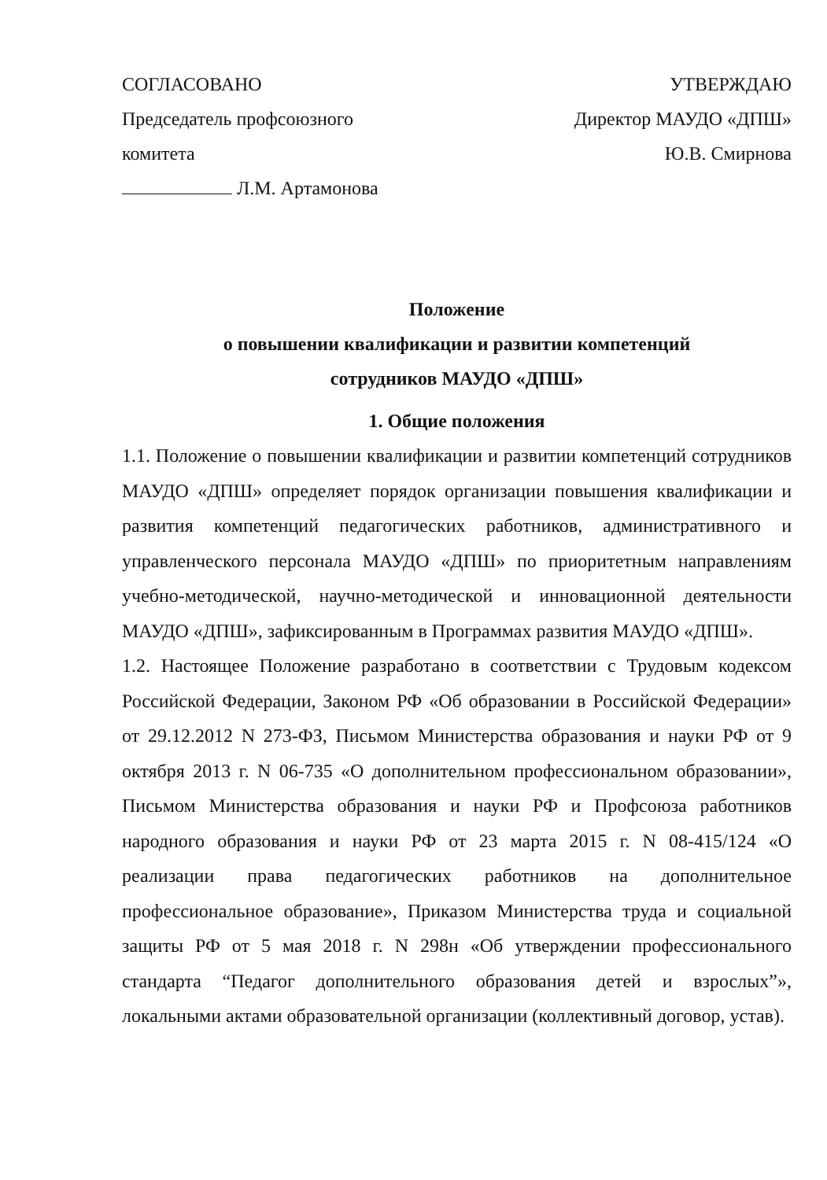СОГЛАСОВАНО
Председатель профсоюзного
комитета
Л.М. Артамонова
УТВЕРЖДАЮ
Директор МАУДО «ДПШ»
Ю.В. Смирнова
Положение
о повышении квалификации и развитии компетенций
сотрудников МАУДО «ДПШ»
1. Общие положения
1.1. Положение о повышении квалификации и развитии компетенций сотрудников МАУДО «ДПШ» определяет порядок организации повышения квалификации и развития компетенций педагогических работников, административного и управленческого персонала МАУДО «ДПШ» по приоритетным направлениям учебно-методической, научно-методической и инновационной деятельности МАУДО «ДПШ», зафиксированным в Программах развития МАУДО «ДПШ».
1.2. Настоящее Положение разработано в соответствии с Трудовым кодексом Российской Федерации, Законом РФ «Об образовании в Российской Федерации» от 29.12.2012 N 273-ФЗ, Письмом Министерства образования и науки РФ от 9 октября 2013 г. N 06-735 «О дополнительном профессиональном образовании», Письмом Министерства образования и науки РФ и Профсоюза работников народного образования и науки РФ от 23 марта 2015 г. N 08-415/124 «О реализации права педагогических работников на дополнительное профессиональное образование», Приказом Министерства труда и социальной защиты РФ от 5 мая 2018 г. N 298н «Об утверждении профессионального стандарта “Педагог дополнительного образования детей и взрослых”», локальными актами образовательной организации (коллективный договор, устав).